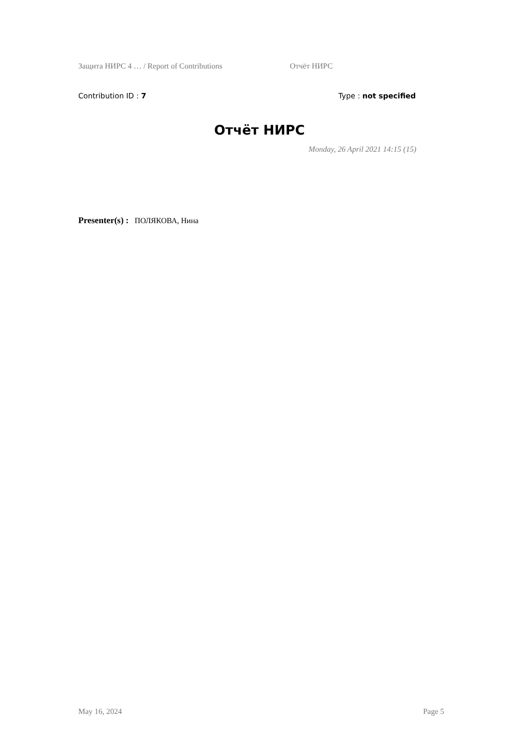Защита НИРС 4 … / Report of Contributions Отчёт НИРС
Contribution ID : 7 Type : not specified
Отчёт НИРС
Monday, 26 April 2021 14:15 (15)
Presenter(s) : ПОЛЯКОВА, Нина
May 16, 2024 Page 5